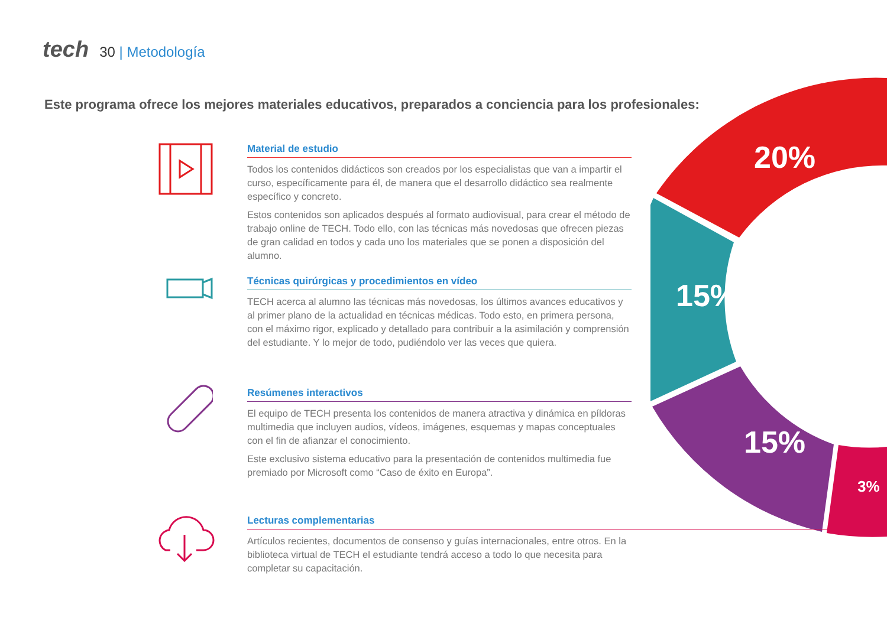tech
30 | Metodología
Este programa ofrece los mejores materiales educativos, preparados a conciencia para los profesionales:
20%
15%
15%
3%
Material de estudio
Todos los contenidos didácticos son creados por los especialistas que van a impartir el curso, específicamente para él, de manera que el desarrollo didáctico sea realmente específico y concreto.
Estos contenidos son aplicados después al formato audiovisual, para crear el método de trabajo online de TECH. Todo ello, con las técnicas más novedosas que ofrecen piezas de gran calidad en todos y cada uno los materiales que se ponen a disposición del alumno.
Técnicas quirúrgicas y procedimientos en vídeo
TECH acerca al alumno las técnicas más novedosas, los últimos avances educativos y al primer plano de la actualidad en técnicas médicas. Todo esto, en primera persona, con el máximo rigor, explicado y detallado para contribuir a la asimilación y comprensión del estudiante. Y lo mejor de todo, pudiéndolo ver las veces que quiera.
Resúmenes interactivos
El equipo de TECH presenta los contenidos de manera atractiva y dinámica en píldoras multimedia que incluyen audios, vídeos, imágenes, esquemas y mapas conceptuales con el fin de afianzar el conocimiento.
Este exclusivo sistema educativo para la presentación de contenidos multimedia fue premiado por Microsoft como “Caso de éxito en Europa”.
Lecturas complementarias
Artículos recientes, documentos de consenso y guías internacionales, entre otros. En la biblioteca virtual de TECH el estudiante tendrá acceso a todo lo que necesita para completar su capacitación.